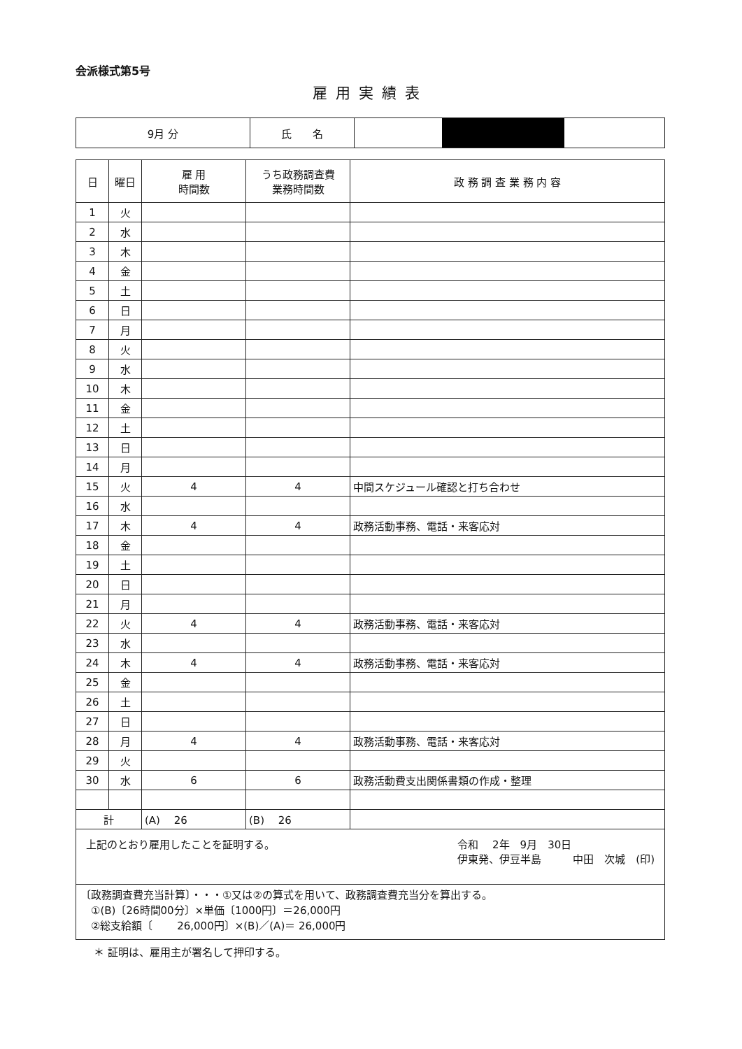会派様式第5号
雇用実績表
| 9月 分 | 氏 名 | |
| 日 | 曜日 | 雇 用 時間数 | うち政務調査費 業務時間数 | 政 務 調 査 業 務 内 容 |
| --- | --- | --- | --- | --- |
| 1 | 火 | | | |
| 2 | 水 | | | |
| 3 | 木 | | | |
| 4 | 金 | | | |
| 5 | 土 | | | |
| 6 | 日 | | | |
| 7 | 月 | | | |
| 8 | 火 | | | |
| 9 | 水 | | | |
| 10 | 木 | | | |
| 11 | 金 | | | |
| 12 | 土 | | | |
| 13 | 日 | | | |
| 14 | 月 | | | |
| 15 | 火 | 4 | 4 | 中間スケジュール確認と打ち合わせ |
| 16 | 水 | | | |
| 17 | 木 | 4 | 4 | 政務活動事務、電話・来客応対 |
| 18 | 金 | | | |
| 19 | 土 | | | |
| 20 | 日 | | | |
| 21 | 月 | | | |
| 22 | 火 | 4 | 4 | 政務活動事務、電話・来客応対 |
| 23 | 水 | | | |
| 24 | 木 | 4 | 4 | 政務活動事務、電話・来客応対 |
| 25 | 金 | | | |
| 26 | 土 | | | |
| 27 | 日 | | | |
| 28 | 月 | 4 | 4 | 政務活動事務、電話・来客応対 |
| 29 | 火 | | | |
| 30 | 水 | 6 | 6 | 政務活動費支出関係書類の作成・整理 |
| 計 | | (A) 26 | (B) 26 | |
上記のとおり雇用したことを証明する。 令和　 2年　9月　30日
伊東発、伊豆半島　　　中田　次城　(印)
〔政務調査費充当計算〕・・・①又は②の算式を用いて、政務調査費充当分を算出する。
　①(B)〔26時間00分〕×単価〔1000円〕＝26,000円
　②総支給額〔　　 26,000円〕×(B)／(A)＝ 26,000円
＊ 証明は、雇用主が署名して押印する。